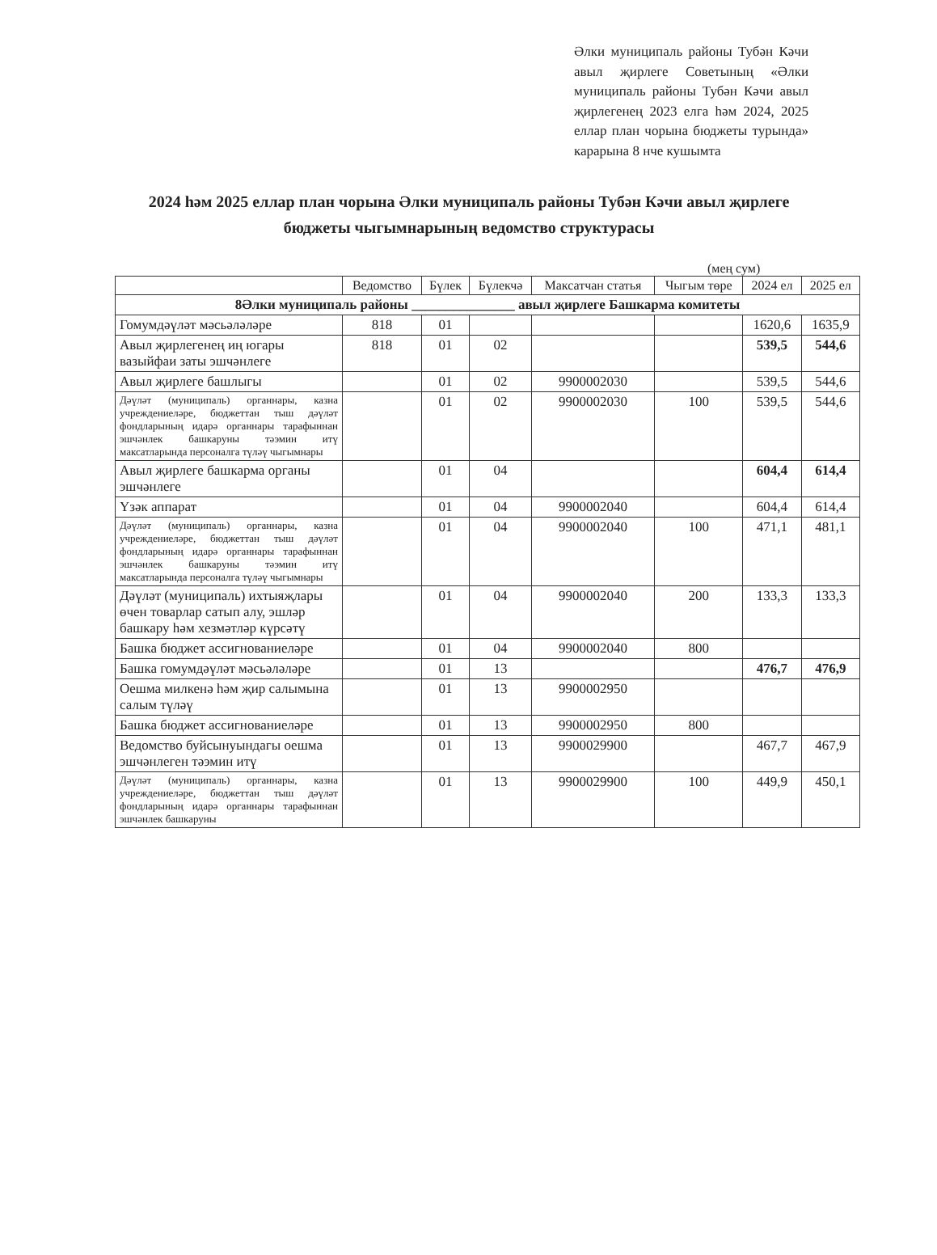Әлки муниципаль районы Тубән Кәчи авыл җирлеге Советының «Әлки муниципаль районы Тубән Кәчи авыл җирлегенең 2023 елга һәм 2024, 2025 еллар план чорына бюджеты турында» карарына 8 нче кушымта
2024 һәм 2025 еллар план чорына Әлки муниципаль районы Тубән Кәчи авыл җирлеге бюджеты чыгымнарының ведомство структурасы
(мең сум)
| | Ведомство | Бүлек | Бүлекчә | Максатчан статья | Чыгым төре | 2024 ел | 2025 ел |
| --- | --- | --- | --- | --- | --- | --- | --- |
| 8Әлки муниципаль районы _______________ авыл җирлеге Башкарма комитеты | | | | | | | |
| Гомумдәүләт мәсьәләләре | 818 | 01 | | | | 1620,6 | 1635,9 |
| Авыл җирлегенең иң югары вазыйфаи заты эшчәнлеге | 818 | 01 | 02 | | | 539,5 | 544,6 |
| Авыл җирлеге башлыгы | | 01 | 02 | 9900002030 | | 539,5 | 544,6 |
| Дәүләт (муниципаль) органнары, казна учреждениеләре, бюджеттан тыш дәүләт фондларының идарә органнары тарафыннан эшчәнлек башкаруны тәэмин итү максатларында персоналга түләү чыгымнары | | 01 | 02 | 9900002030 | 100 | 539,5 | 544,6 |
| Авыл җирлеге башкарма органы эшчәнлеге | | 01 | 04 | | | 604,4 | 614,4 |
| Үзәк аппарат | | 01 | 04 | 9900002040 | | 604,4 | 614,4 |
| Дәүләт (муниципаль) органнары, казна учреждениеләре, бюджеттан тыш дәүләт фондларының идарә органнары тарафыннан эшчәнлек башкаруны тәэмин итү максатларында персоналга түләү чыгымнары | | 01 | 04 | 9900002040 | 100 | 471,1 | 481,1 |
| Дәүләт (муниципаль) ихтыяҗлары өчен товарлар сатып алу, эшләр башкару һәм хезмәтләр күрсәтү | | 01 | 04 | 9900002040 | 200 | 133,3 | 133,3 |
| Башка бюджет ассигнованиеләре | | 01 | 04 | 9900002040 | 800 | | |
| Башка гомумдәүләт мәсьәләләре | | 01 | 13 | | | 476,7 | 476,9 |
| Оешма милкенә һәм җир салымына салым түләү | | 01 | 13 | 9900002950 | | | |
| Башка бюджет ассигнованиеләре | | 01 | 13 | 9900002950 | 800 | | |
| Ведомство буйсынуындагы оешма эшчәнлеген тәэмин итү | | 01 | 13 | 9900029900 | | 467,7 | 467,9 |
| Дәүләт (муниципаль) органнары, казна учреждениеләре, бюджеттан тыш дәүләт фондларының идарә органнары тарафыннан эшчәнлек башкаруны | | 01 | 13 | 9900029900 | 100 | 449,9 | 450,1 |